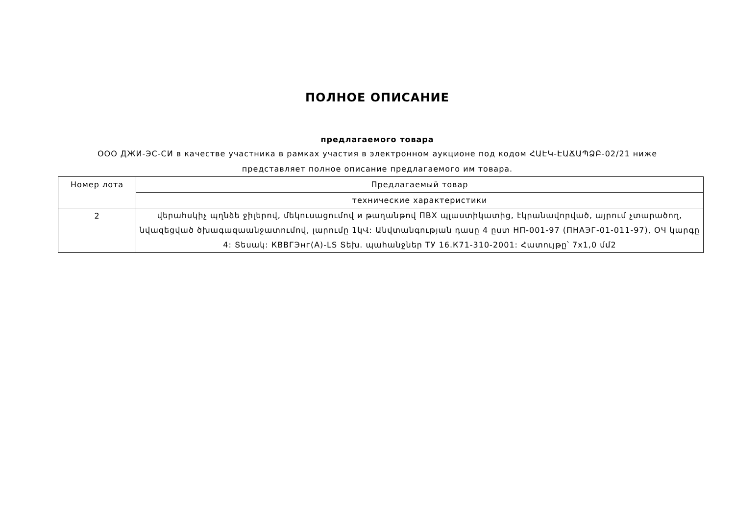ПОЛНОЕ ОПИСАНИЕ
предлагаемого товара
ООО ДЖИ-ЭС-СИ в качестве участника в рамках участия в электронном аукционе под кодом ՀԱԷԿ-ԷԱՃԱՊՁԲ-02/21 ниже представляет полное описание предлагаемого им товара.
| Номер лота | Предлагаемый товар |
| --- | --- |
| | технические характеристики |
| 2 | վերահսկիչ պղնձե ջիլերով, մեկուսացումով и թաղանթով ПВХ պլաստիկատից, էկրանավորված, այրում չտարածող, նվազեցված ծխագազաանջատումով, լարումը 1կՎ: Անվտանգության դասը 4 ըստ НП-001-97 (ПНАЭГ-01-011-97), ОЧ կարգը 4: Տեսակ: КВВГЭнг(А)-LS Տեխ. պահանջներ ТУ 16.К71-310-2001: Հատույթը՝ 7x1,0 մմ2 |